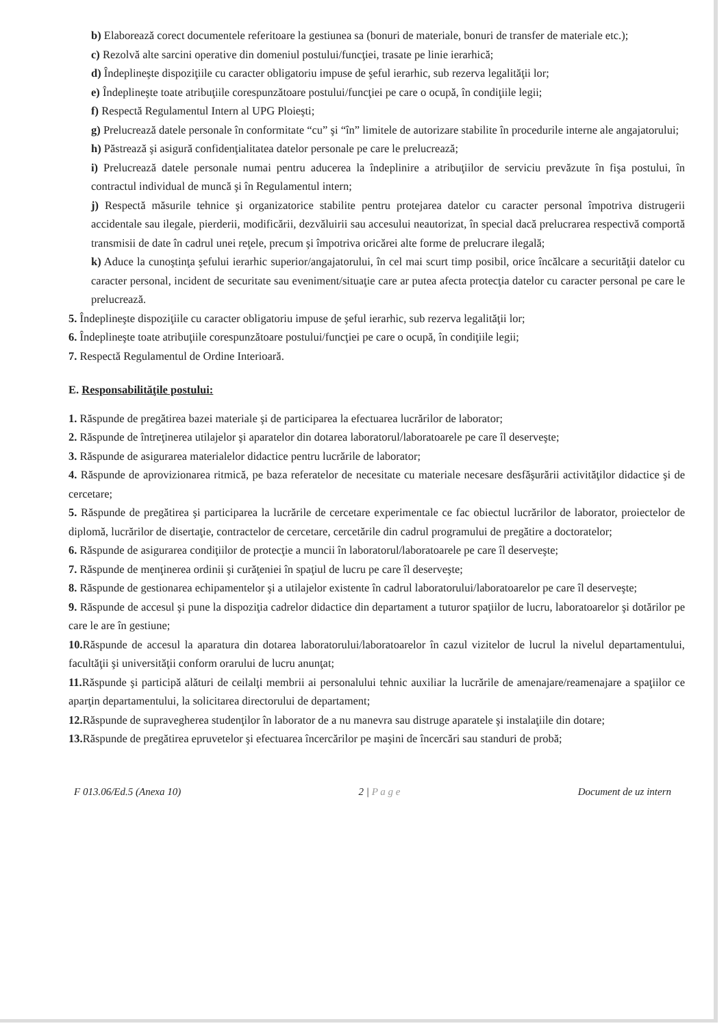b) Elaborează corect documentele referitoare la gestiunea sa (bonuri de materiale, bonuri de transfer de materiale etc.);
c) Rezolvă alte sarcini operative din domeniul postului/funcţiei, trasate pe linie ierarhică;
d) Îndeplineşte dispoziţiile cu caracter obligatoriu impuse de şeful ierarhic, sub rezerva legalităţii lor;
e) Îndeplineşte toate atribuţiile corespunzătoare postului/funcţiei pe care o ocupă, în condiţiile legii;
f) Respectă Regulamentul Intern al UPG Ploieşti;
g) Prelucrează datele personale în conformitate “cu” şi “în” limitele de autorizare stabilite în procedurile interne ale angajatorului;
h) Păstrează şi asigură confidenţialitatea datelor personale pe care le prelucrează;
i) Prelucrează datele personale numai pentru aducerea la îndeplinire a atribuţiilor de serviciu prevăzute în fişa postului, în contractul individual de muncă şi în Regulamentul intern;
j) Respectă măsurile tehnice şi organizatorice stabilite pentru protejarea datelor cu caracter personal împotriva distrugerii accidentale sau ilegale, pierderii, modificării, dezvăluirii sau accesului neautorizat, în special dacă prelucrarea respectivă comportă transmisii de date în cadrul unei reţele, precum şi împotriva oricărei alte forme de prelucrare ilegală;
k) Aduce la cunoştinţa şefului ierarhic superior/angajatorului, în cel mai scurt timp posibil, orice încălcare a securităţii datelor cu caracter personal, incident de securitate sau eveniment/situaţie care ar putea afecta protecţia datelor cu caracter personal pe care le prelucrează.
5. Îndeplineşte dispoziţiile cu caracter obligatoriu impuse de şeful ierarhic, sub rezerva legalităţii lor;
6. Îndeplineşte toate atribuţiile corespunzătoare postului/funcţiei pe care o ocupă, în condiţiile legii;
7. Respectă Regulamentul de Ordine Interioară.
E. Responsabilităţile postului:
1. Răspunde de pregătirea bazei materiale şi de participarea la efectuarea lucrărilor de laborator;
2. Răspunde de întreţinerea utilajelor şi aparatelor din dotarea laboratorul/laboratoarele pe care îl deserveşte;
3. Răspunde de asigurarea materialelor didactice pentru lucrările de laborator;
4. Răspunde de aprovizionarea ritmică, pe baza referatelor de necesitate cu materiale necesare desfăşurării activităţilor didactice şi de cercetare;
5. Răspunde de pregătirea şi participarea la lucrările de cercetare experimentale ce fac obiectul lucrărilor de laborator, proiectelor de diplomă, lucrărilor de disertaţie, contractelor de cercetare, cercetările din cadrul programului de pregătire a doctoratelor;
6. Răspunde de asigurarea condiţiilor de protecţie a muncii în laboratorul/laboratoarele pe care îl deserveşte;
7. Răspunde de menţinerea ordinii şi curăţeniei în spaţiul de lucru pe care îl deserveşte;
8. Răspunde de gestionarea echipamentelor şi a utilajelor existente în cadrul laboratorului/laboratoarelor pe care îl deserveşte;
9. Răspunde de accesul şi pune la dispoziţia cadrelor didactice din departament a tuturor spaţiilor de lucru, laboratoarelor şi dotărilor pe care le are în gestiune;
10. Răspunde de accesul la aparatura din dotarea laboratorului/laboratoarelor în cazul vizitelor de lucrul la nivelul departamentului, facultăţii şi universităţii conform orarului de lucru anunţat;
11. Răspunde şi participă alături de ceilalţi membrii ai personalului tehnic auxiliar la lucrările de amenajare/reamenajare a spaţiilor ce aparţin departamentului, la solicitarea directorului de departament;
12. Răspunde de supravegherea studenţilor în laborator de a nu manevra sau distruge aparatele şi instalaţiile din dotare;
13. Răspunde de pregătirea epruvetelor şi efectuarea încercărilor pe maşini de încercări sau standuri de probă;
F 013.06/Ed.5 (Anexa 10) 2 | P a g e Document de uz intern